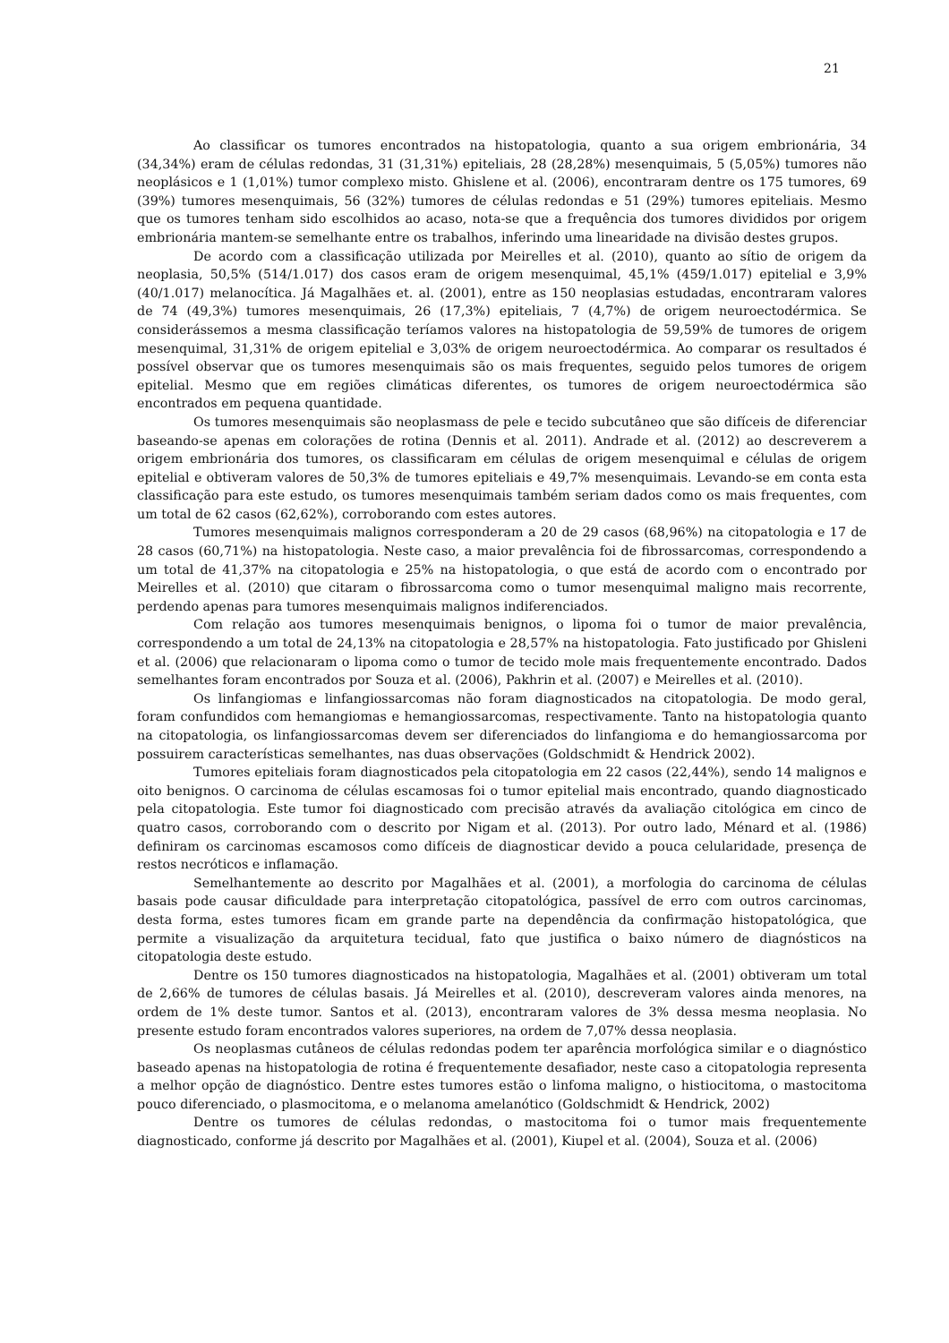21
Ao classificar os tumores encontrados na histopatologia, quanto a sua origem embrionária, 34 (34,34%) eram de células redondas, 31 (31,31%) epiteliais, 28 (28,28%) mesenquimais, 5 (5,05%) tumores não neoplásicos e 1 (1,01%) tumor complexo misto. Ghislene et al. (2006), encontraram dentre os 175 tumores, 69 (39%) tumores mesenquimais, 56 (32%) tumores de células redondas e 51 (29%) tumores epiteliais. Mesmo que os tumores tenham sido escolhidos ao acaso, nota-se que a frequência dos tumores divididos por origem embrionária mantem-se semelhante entre os trabalhos, inferindo uma linearidade na divisão destes grupos.
De acordo com a classificação utilizada por Meirelles et al. (2010), quanto ao sítio de origem da neoplasia, 50,5% (514/1.017) dos casos eram de origem mesenquimal, 45,1% (459/1.017) epitelial e 3,9% (40/1.017) melanocítica. Já Magalhães et. al. (2001), entre as 150 neoplasias estudadas, encontraram valores de 74 (49,3%) tumores mesenquimais, 26 (17,3%) epiteliais, 7 (4,7%) de origem neuroectodérmica. Se considerássemos a mesma classificação teríamos valores na histopatologia de 59,59% de tumores de origem mesenquimal, 31,31% de origem epitelial e 3,03% de origem neuroectodérmica. Ao comparar os resultados é possível observar que os tumores mesenquimais são os mais frequentes, seguido pelos tumores de origem epitelial. Mesmo que em regiões climáticas diferentes, os tumores de origem neuroectodérmica são encontrados em pequena quantidade.
Os tumores mesenquimais são neoplasmass de pele e tecido subcutâneo que são difíceis de diferenciar baseando-se apenas em colorações de rotina (Dennis et al. 2011). Andrade et al. (2012) ao descreverem a origem embrionária dos tumores, os classificaram em células de origem mesenquimal e células de origem epitelial e obtiveram valores de 50,3% de tumores epiteliais e 49,7% mesenquimais. Levando-se em conta esta classificação para este estudo, os tumores mesenquimais também seriam dados como os mais frequentes, com um total de 62 casos (62,62%), corroborando com estes autores.
Tumores mesenquimais malignos corresponderam a 20 de 29 casos (68,96%) na citopatologia e 17 de 28 casos (60,71%) na histopatologia. Neste caso, a maior prevalência foi de fibrossarcomas, correspondendo a um total de 41,37% na citopatologia e 25% na histopatologia, o que está de acordo com o encontrado por Meirelles et al. (2010) que citaram o fibrossarcoma como o tumor mesenquimal maligno mais recorrente, perdendo apenas para tumores mesenquimais malignos indiferenciados.
Com relação aos tumores mesenquimais benignos, o lipoma foi o tumor de maior prevalência, correspondendo a um total de 24,13% na citopatologia e 28,57% na histopatologia. Fato justificado por Ghisleni et al. (2006) que relacionaram o lipoma como o tumor de tecido mole mais frequentemente encontrado. Dados semelhantes foram encontrados por Souza et al. (2006), Pakhrin et al. (2007) e Meirelles et al. (2010).
Os linfangiomas e linfangiossarcomas não foram diagnosticados na citopatologia. De modo geral, foram confundidos com hemangiomas e hemangiossarcomas, respectivamente. Tanto na histopatologia quanto na citopatologia, os linfangiossarcomas devem ser diferenciados do linfangioma e do hemangiossarcoma por possuirem características semelhantes, nas duas observações (Goldschmidt & Hendrick 2002).
Tumores epiteliais foram diagnosticados pela citopatologia em 22 casos (22,44%), sendo 14 malignos e oito benignos. O carcinoma de células escamosas foi o tumor epitelial mais encontrado, quando diagnosticado pela citopatologia. Este tumor foi diagnosticado com precisão através da avaliação citológica em cinco de quatro casos, corroborando com o descrito por Nigam et al. (2013). Por outro lado, Ménard et al. (1986) definiram os carcinomas escamosos como difíceis de diagnosticar devido a pouca celularidade, presença de restos necróticos e inflamação.
Semelhantemente ao descrito por Magalhães et al. (2001), a morfologia do carcinoma de células basais pode causar dificuldade para interpretação citopatológica, passível de erro com outros carcinomas, desta forma, estes tumores ficam em grande parte na dependência da confirmação histopatológica, que permite a visualização da arquitetura tecidual, fato que justifica o baixo número de diagnósticos na citopatologia deste estudo.
Dentre os 150 tumores diagnosticados na histopatologia, Magalhães et al. (2001) obtiveram um total de 2,66% de tumores de células basais. Já Meirelles et al. (2010), descreveram valores ainda menores, na ordem de 1% deste tumor. Santos et al. (2013), encontraram valores de 3% dessa mesma neoplasia. No presente estudo foram encontrados valores superiores, na ordem de 7,07% dessa neoplasia.
Os neoplasmas cutâneos de células redondas podem ter aparência morfológica similar e o diagnóstico baseado apenas na histopatologia de rotina é frequentemente desafiador, neste caso a citopatologia representa a melhor opção de diagnóstico. Dentre estes tumores estão o linfoma maligno, o histiocitoma, o mastocitoma pouco diferenciado, o plasmocitoma, e o melanoma amelanótico (Goldschmidt & Hendrick, 2002)
Dentre os tumores de células redondas, o mastocitoma foi o tumor mais frequentemente diagnosticado, conforme já descrito por Magalhães et al. (2001), Kiupel et al. (2004), Souza et al. (2006)